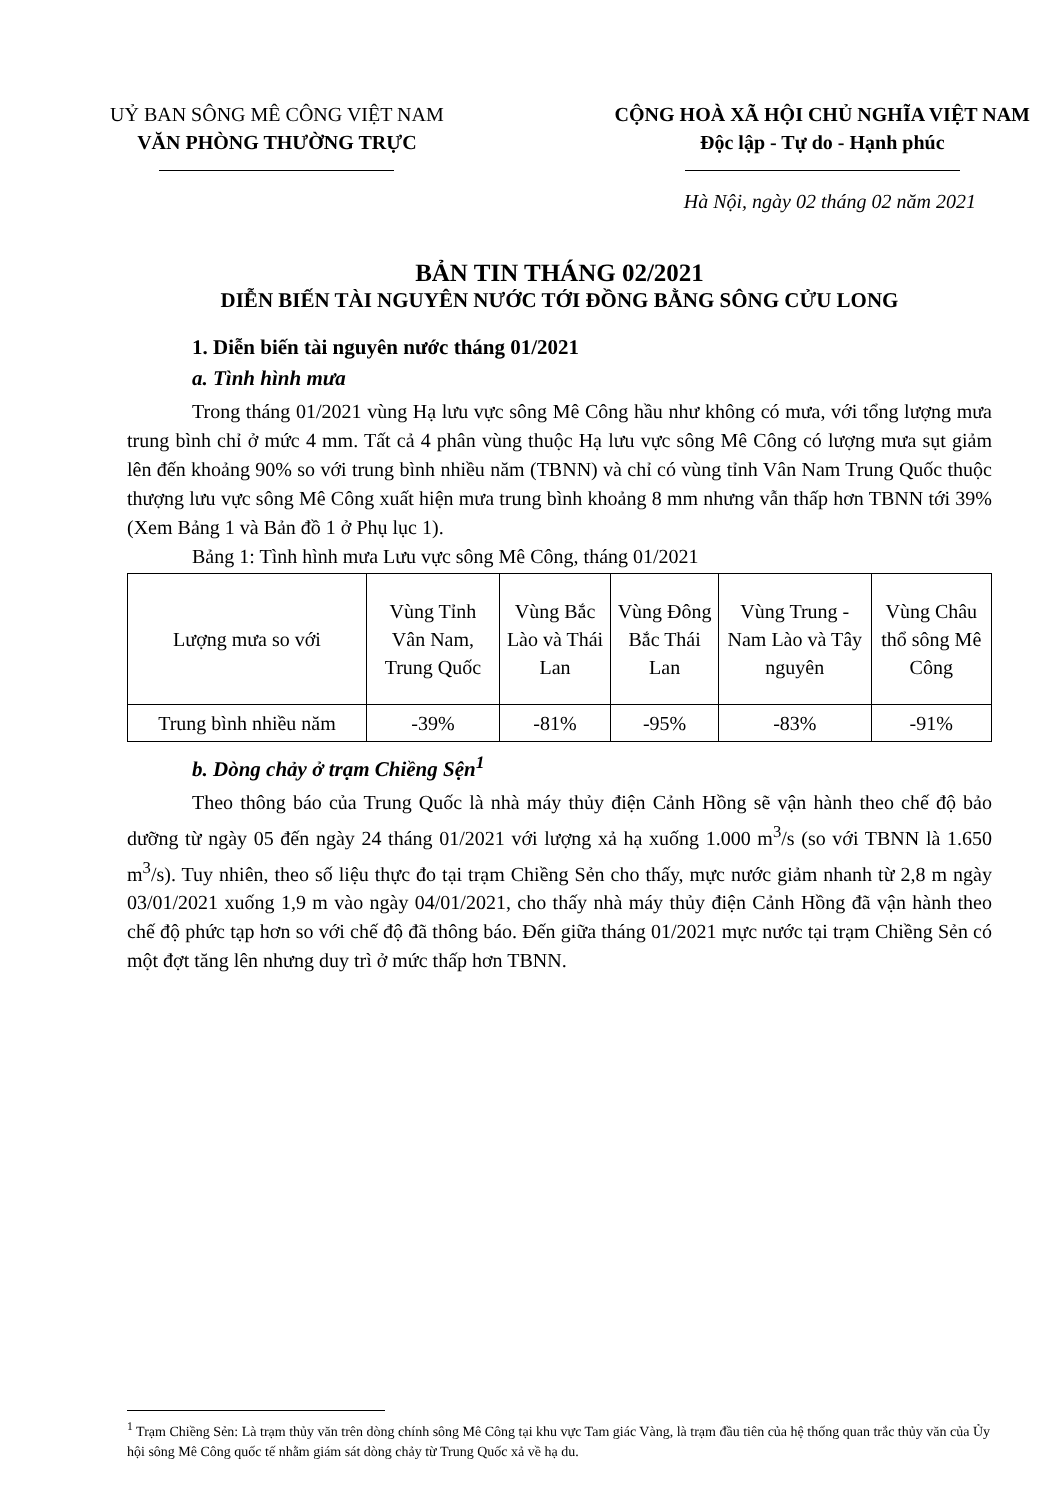UỶ BAN SÔNG MÊ CÔNG VIỆT NAM
VĂN PHÒNG THƯỜNG TRỰC
CỘNG HOÀ XÃ HỘI CHỦ NGHĨA VIỆT NAM
Độc lập - Tự do - Hạnh phúc
Hà Nội, ngày 02 tháng 02 năm 2021
BẢN TIN THÁNG 02/2021
DIỄN BIẾN TÀI NGUYÊN NƯỚC TỚI ĐỒNG BẰNG SÔNG CỬU LONG
1. Diễn biến tài nguyên nước tháng 01/2021
a. Tình hình mưa
Trong tháng 01/2021 vùng Hạ lưu vực sông Mê Công hầu như không có mưa, với tổng lượng mưa trung bình chỉ ở mức 4 mm. Tất cả 4 phân vùng thuộc Hạ lưu vực sông Mê Công có lượng mưa sụt giảm lên đến khoảng 90% so với trung bình nhiều năm (TBNN) và chỉ có vùng tỉnh Vân Nam Trung Quốc thuộc thượng lưu vực sông Mê Công xuất hiện mưa trung bình khoảng 8 mm nhưng vẫn thấp hơn TBNN tới 39% (Xem Bảng 1 và Bản đồ 1 ở Phụ lục 1).
Bảng 1: Tình hình mưa Lưu vực sông Mê Công, tháng 01/2021
| Lượng mưa so với | Vùng Tỉnh Vân Nam, Trung Quốc | Vùng Bắc Lào và Thái Lan | Vùng Đông Bắc Thái Lan | Vùng Trung - Nam Lào và Tây nguyên | Vùng Châu thổ sông Mê Công |
| Trung bình nhiều năm | -39% | -81% | -95% | -83% | -91% |
b. Dòng chảy ở trạm Chiềng Sện<sup>1</sup>
Theo thông báo của Trung Quốc là nhà máy thủy điện Cảnh Hồng sẽ vận hành theo chế độ bảo dưỡng từ ngày 05 đến ngày 24 tháng 01/2021 với lượng xả hạ xuống 1.000 m<sup>3</sup>/s (so với TBNN là 1.650 m<sup>3</sup>/s). Tuy nhiên, theo số liệu thực đo tại trạm Chiềng Sẻn cho thấy, mực nước giảm nhanh từ 2,8 m ngày 03/01/2021 xuống 1,9 m vào ngày 04/01/2021, cho thấy nhà máy thủy điện Cảnh Hồng đã vận hành theo chế độ phức tạp hơn so với chế độ đã thông báo. Đến giữa tháng 01/2021 mực nước tại trạm Chiềng Sẻn có một đợt tăng lên nhưng duy trì ở mức thấp hơn TBNN.
<sup>1</sup> Trạm Chiềng Sẻn: Là trạm thủy văn trên dòng chính sông Mê Công tại khu vực Tam giác Vàng, là trạm đầu tiên của hệ thống quan trắc thủy văn của Ủy hội sông Mê Công quốc tế nhằm giám sát dòng chảy từ Trung Quốc xả về hạ du.